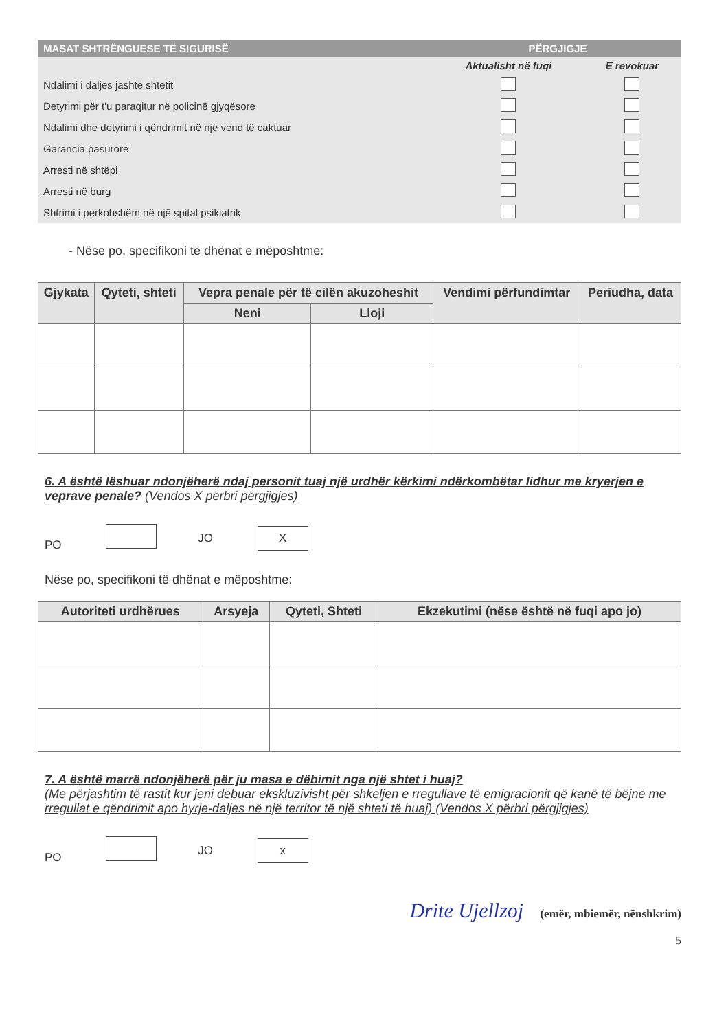| MASAT SHTRËNGUESE TË SIGURISË | PËRGJIGJE | |
| --- | --- | --- |
| | Aktualisht në fuqi | E revokuar |
| Ndalimi i daljes jashtë shtetit | | |
| Detyrimi për t'u paraqitur në policinë gjyqësore | | |
| Ndalimi dhe detyrimi i qëndrimit në një vend të caktuar | | |
| Garancia pasurore | | |
| Arresti në shtëpi | | |
| Arresti në burg | | |
| Shtrimi i përkohshëm në një spital psikiatrik | | |
- Nëse po, specifikoni të dhënat e mëposhtme:
| Gjykata | Qyteti, shteti | Vepra penale për të cilën akuzoheshit | | Vendimi përfundimtar | Periudha, data |
| --- | --- | --- | --- | --- | --- |
| | | Neni | Lloji | | |
6. A është lëshuar ndonjëherë ndaj personit tuaj një urdhër kërkimi ndërkombëtar lidhur me kryerjen e veprave penale? (Vendos X përbri përgjigjes)
PO JO X
Nëse po, specifikoni të dhënat e mëposhtme:
| Autoriteti urdhërues | Arsyeja | Qyteti, Shteti | Ekzekutimi (nëse është në fuqi apo jo) |
| --- | --- | --- | --- |
7. A është marrë ndonjëherë për ju masa e dëbimit nga një shtet i huaj?
(Me përjashtim të rastit kur jeni dëbuar ekskluzivisht për shkeljen e rregullave të emigracionit që kanë të bëjnë me rregullat e qëndrimit apo hyrje-daljes në një territor të një shteti të huaj) (Vendos X përbri përgjigjes)
PO JO x
Drite Ujellzoj (emër, mbiemër, nënshkrim)
5